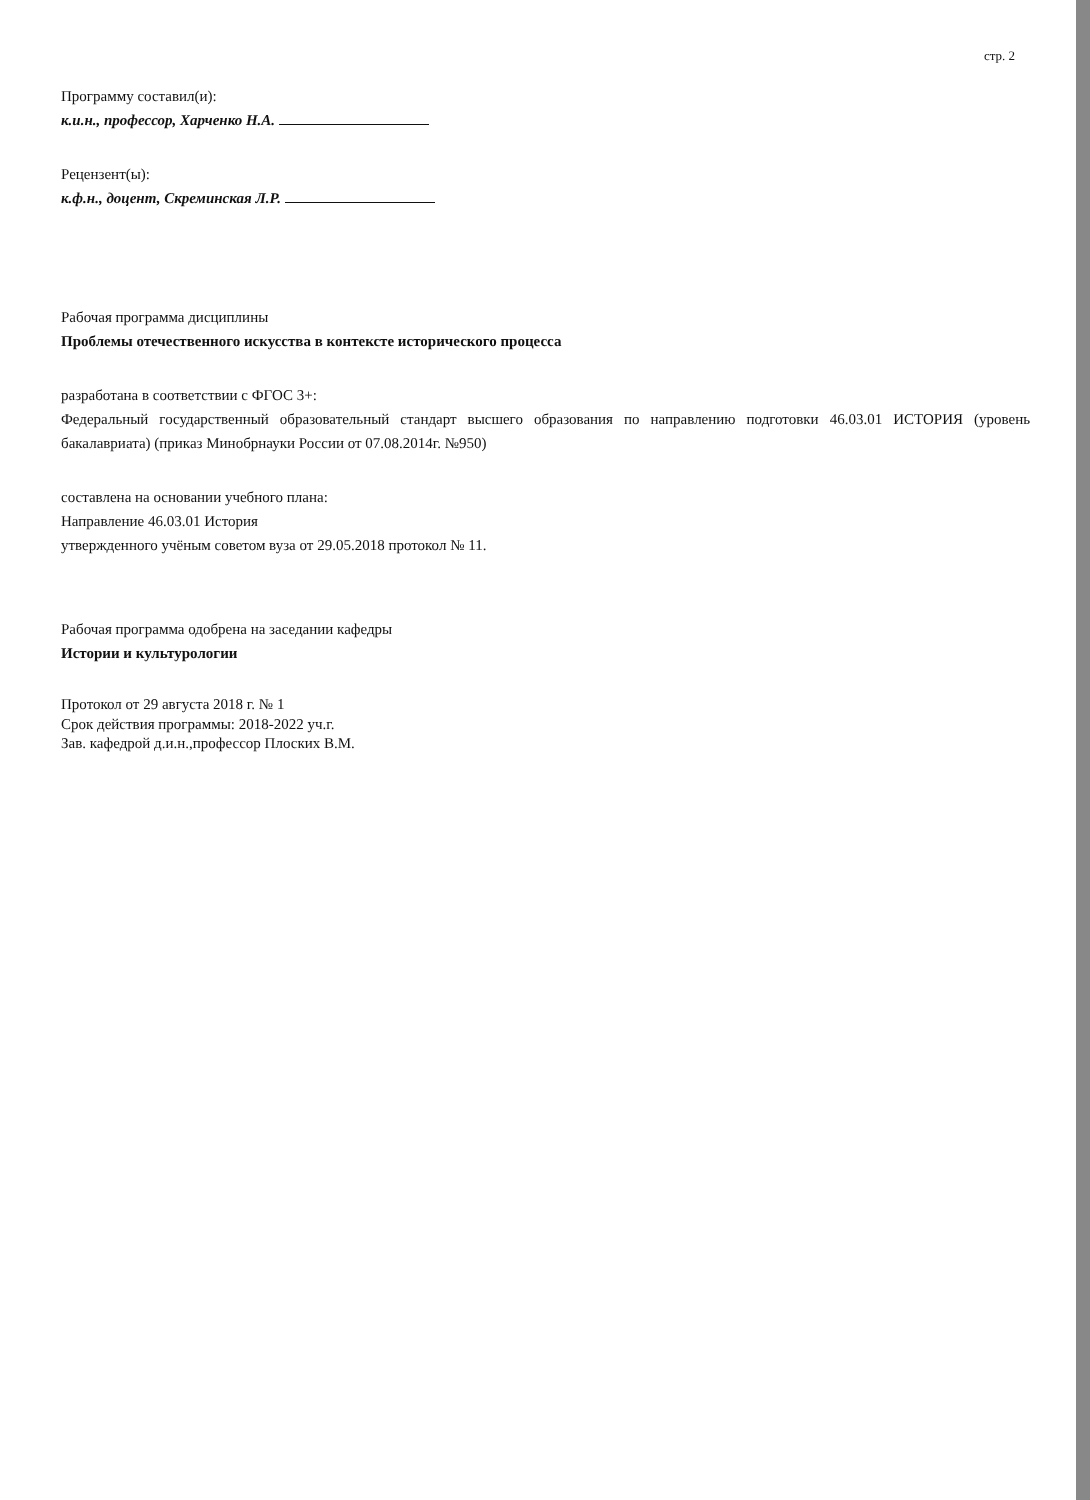стр. 2
Программу составил(и):
к.и.н., профессор, Харченко Н.А.
Рецензент(ы):
к.ф.н., доцент, Скреминская Л.Р.
Рабочая программа дисциплины
Проблемы отечественного искусства в контексте исторического процесса
разработана в соответствии с ФГОС 3+:
Федеральный государственный образовательный стандарт высшего образования по направлению подготовки 46.03.01 ИСТОРИЯ (уровень бакалавриата) (приказ Минобрнауки России от 07.08.2014г. №950)
составлена на основании учебного плана:
Направление 46.03.01 История
утвержденного учёным советом вуза от 29.05.2018 протокол № 11.
Рабочая программа одобрена на заседании кафедры
Истории и культурологии
Протокол от 29 августа 2018 г. № 1
Срок действия программы: 2018-2022 уч.г.
Зав. кафедрой д.и.н.,профессор Плоских В.М.